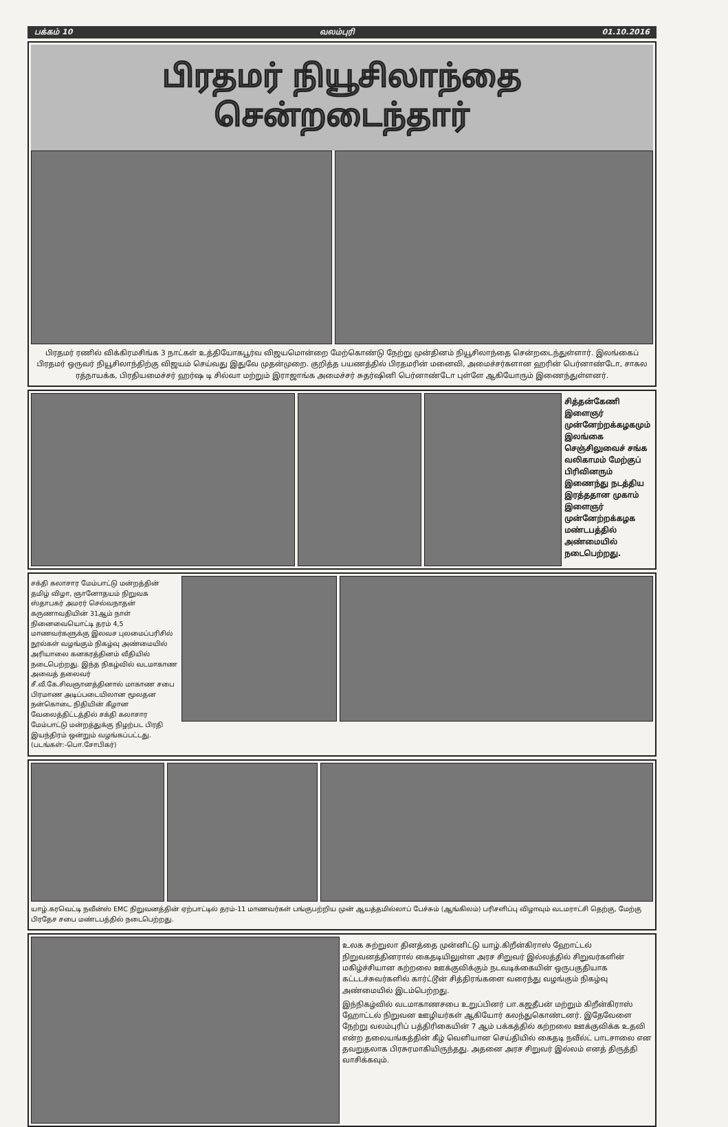பக்கம் 10 வலம்புரி 01.10.2016
பிரதமர் நியூசிலாந்தை சென்றடைந்தார்
பிரதமர் ரணில் விக்கிரமசிங்க 3 நாட்கள் உத்தியோகபூர்வ விஜயமொன்றை மேற்கொண்டு நேற்று முன்தினம் நியூசிலாந்தை சென்றடைந்துள்ளார். இலங்கைப் பிரதமர் ஒருவர் நியூசிலாந்திற்கு விஜயம் செய்வது இதுவே முதன்முறை. குறித்த பயணத்தில் பிரதமரின் மனைவி, அமைச்சர்களான ஹரின் பெர்னாண்டோ, சாகல ரத்நாயக்க, பிரதியமைச்சர் ஹர்ஷ டி சில்வா மற்றும் இராஜாங்க அமைச்சர் சுதர்ஷினி பெர்னாண்டோ புள்ளே ஆகியோரும் இணைந்துள்ளனர்.
சித்தன்கேணி இளைஞர் முன்னேற்றக்கழகமும் இலங்கை செஞ்சிலுவைச் சங்க வலிகாமம் மேற்குப் பிரிவினரும் இணைந்து நடத்திய இரத்ததான முகாம் இளைஞர் முன்னேற்றக்கழக மண்டபத்தில் அண்மையில் நடைபெற்றது.
சக்தி கலாசார மேம்பாட்டு மன்றத்தின் தமிழ் விழா, ஞானோதயம் நிறுவக ஸ்தாபகர் அமரர் செல்வநாதன் கருணாவதியின் 31ஆம் நாள் நினைவையொட்டி தரம் 4,5 மாணவர்களுக்கு இலவச புலமைப்பரிசில் நூல்கள் வழங்கும் நிகழ்வு அண்மையில் அரியாலை கனகரத்தினம் வீதியில் நடைபெற்றது. இந்த நிகழ்வில் வடமாகாண அவைத் தலைவர் சீ.வீ.கே.சிவஞானத்தினால் மாகாண சபை பிரமாண அடிப்படையிலான மூலதன நன்கொடை நிதியின் கீழான வேலைத்திட்டத்தில் சக்தி கலாசார மேம்பாட்டு மன்றத்துக்கு நிழற்பட பிரதி இயந்திரம் ஒன்றும் வழங்கப்பட்டது. (படங்கள்:-பொ.சோபிகர்)
யாழ்.கரவெட்டி நவீன்ஸ் EMC நிறுவனத்தின் ஏற்பாட்டில் தரம்-11 மாணவர்கள் பங்குபற்றிய முன் ஆயத்தமில்லாப் பேச்சும் (ஆங்கிலம்) பரிசளிப்பு விழாவும் வடமராட்சி தெற்கு, மேற்கு பிரதேச சபை மண்டபத்தில் நடைபெற்றது.
உலக சுற்றுலா தினத்தை முன்னிட்டு யாழ்.கிறீன்கிராஸ் ஹோட்டல் நிறுவனத்தினரால் கைதடியிலுள்ள அரச சிறுவர் இல்லத்தில் சிறுவர்களின் மகிழ்ச்சியான கற்றலை ஊக்குவிக்கும் நடவடிக்கையின் ஒருபகுதியாக கட்டடச்சுவர்களில் கார்ட்டூன் சித்திரங்களை வரைந்து வழங்கும் நிகழ்வு அண்மையில் இடம்பெற்றது.
இந்நிகழ்வில் வடமாகாணசபை உறுப்பினர் பா.கஜதீபன் மற்றும் கிறீன்கிராஸ் ஹோட்டல் நிறுவன ஊழியர்கள் ஆகியோர் கலந்துகொண்டனர். இதேவேளை நேற்று வலம்புரிப் பத்திரிகையின் 7 ஆம் பக்கத்தில் கற்றலை ஊக்குவிக்க உதவி என்ற தலையங்கத்தின் கீழ் வெளியான செய்தியில் கைதடி நவீல்ட் பாடசாலை என தவறுதலாக பிரசுரமாகியிருந்தது. அதனை அரச சிறுவர் இல்லம் எனத் திருத்தி வாசிக்கவும்.